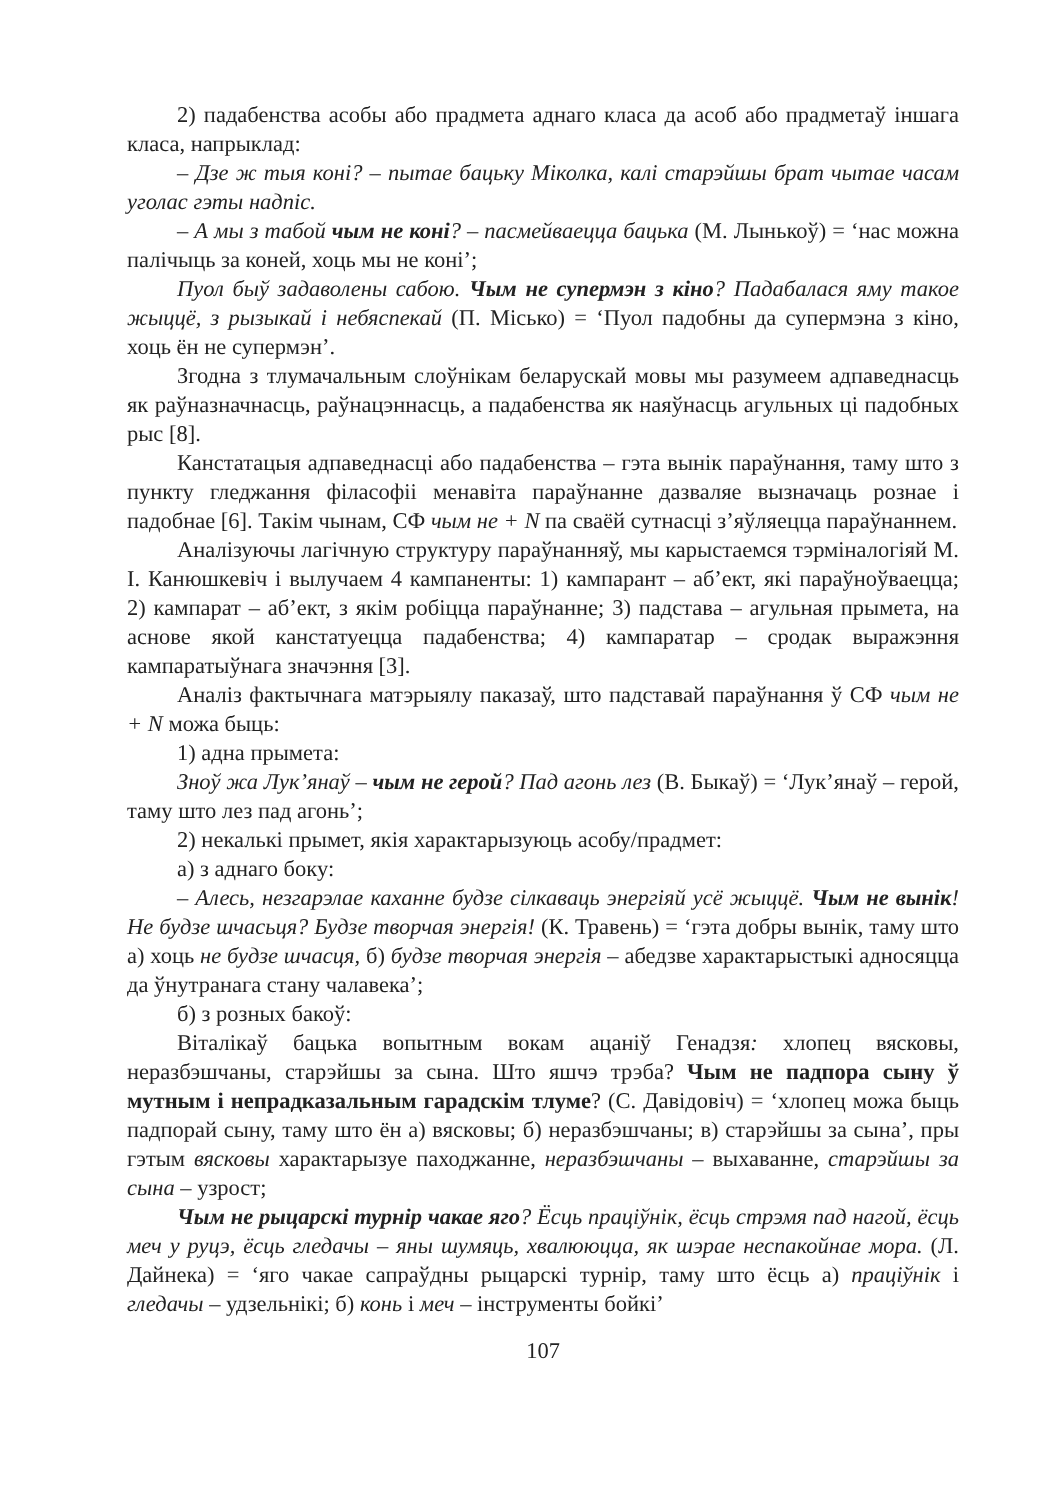2) падабенства асобы або прадмета аднаго класа да асоб або прадметаў іншага класа, напрыклад:
– Дзе ж тыя коні? – пытае бацьку Міколка, калі старэйшы брат чытае часам уголас гэты надпіс.
– А мы з табой чым не коні? – пасмейваецца бацька (М. Лынькоў) = ‘нас можна палічыць за коней, хоць мы не коні’;
Пуол быў задаволены сабою. Чым не супермэн з кіно? Падабалася яму такое жыццё, з рызыкай і небяспекай (П. Місько) = ‘Пуол падобны да супермэна з кіно, хоць ён не супермэн’.
Згодна з тлумачальным слоўнікам беларускай мовы мы разумеем адпаведнасць як раўназначнасць, раўнацэннасць, а падабенства як наяўнасць агульных ці падобных рыс [8].
Канстатацыя адпаведнасці або падабенства – гэта вынік параўнання, таму што з пункту гледжання філасофіі менавіта параўнанне дазваляе вызначаць рознае і падобнае [6]. Такім чынам, СФ чым не + N па сваёй сутнасці з’яўляецца параўнаннем.
Аналізуючы лагічную структуру параўнанняў, мы карыстаемся тэрміналогіяй М. І. Канюшкевіч і вылучаем 4 кампаненты: 1) кампарант – аб’ект, які параўноўваецца; 2) кампарат – аб’ект, з якім робіцца параўнанне; 3) падстава – агульная прымета, на аснове якой канстатуецца падабенства; 4) кампаратар – сродак выражэння кампаратыўнага значэння [3].
Аналіз фактычнага матэрыялу паказаў, што падставай параўнання ў СФ чым не + N можа быць:
1) адна прымета:
Зноў жа Лук’янаў – чым не герой? Пад агонь лез (В. Быкаў) = ‘Лук’янаў – герой, таму што лез пад агонь’;
2) некалькі прымет, якія характарызуюць асобу/прадмет:
а) з аднаго боку:
– Алесь, незгарэлае каханне будзе сілкаваць энергіяй усё жыццё. Чым не вынік! Не будзе шчасьця? Будзе творчая энергія! (К. Травень) = ‘гэта добры вынік, таму што а) хоць не будзе шчасця, б) будзе творчая энергія – абедзве характарыстыкі адносяцца да ўнутранага стану чалавека’;
б) з розных бакоў:
Віталікаў бацька вопытным вокам ацаніў Генадзя: хлопец вясковы, неразбэшчаны, старэйшы за сына. Што яшчэ трэба? Чым не падпора сыну ў мутным і непрадказальным гарадскім тлуме? (С. Давідовіч) = ‘хлопец можа быць падпорай сыну, таму што ён а) вясковы; б) неразбэшчаны; в) старэйшы за сына’, пры гэтым вясковы характарызуе паходжанне, неразбэшчаны – выхаванне, старэйшы за сына – узрост;
Чым не рыцарскі турнір чакае яго? Ёсць праціўнік, ёсць стрэмя пад нагой, ёсць меч у руцэ, ёсць гледачы – яны шумяць, хвалююцца, як шэрае неспакойнае мора. (Л. Дайнека) = ‘яго чакае сапраўдны рыцарскі турнір, таму што ёсць а) праціўнік і гледачы – удзельнікі; б) конь і меч – інструменты бойкі’
107